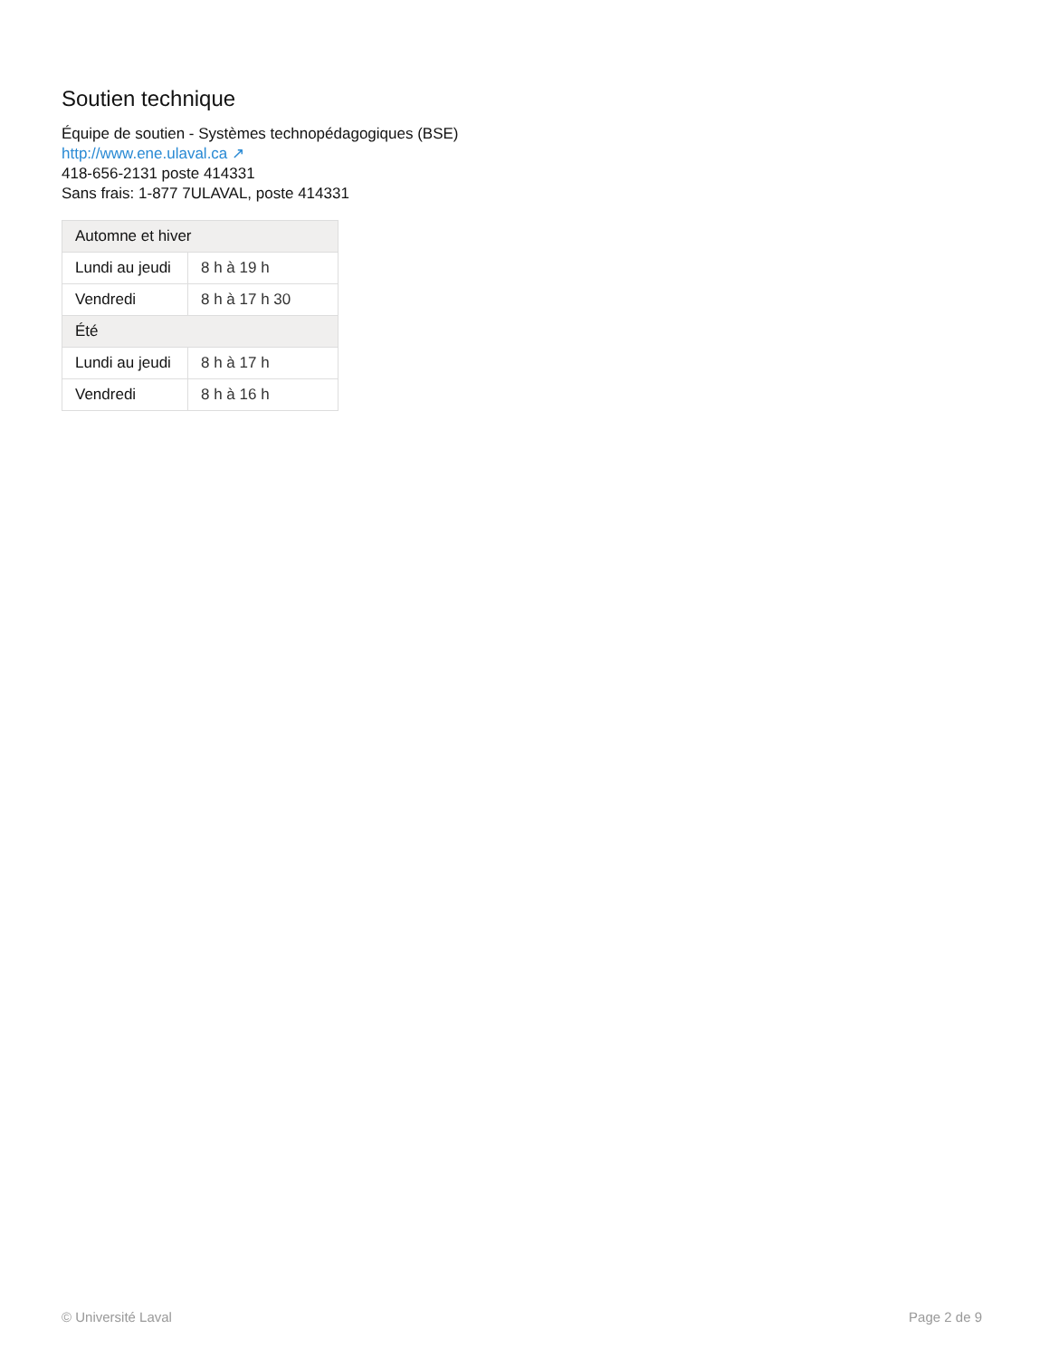Soutien technique
Équipe de soutien - Systèmes technopédagogiques (BSE)
http://www.ene.ulaval.ca ↗
418-656-2131 poste 414331
Sans frais: 1-877 7ULAVAL, poste 414331
| Automne et hiver | |
| --- | --- |
| Lundi au jeudi | 8 h à 19 h |
| Vendredi | 8 h à 17 h 30 |
| Été | |
| Lundi au jeudi | 8 h à 17 h |
| Vendredi | 8 h à 16 h |
© Université Laval Page 2 de 9